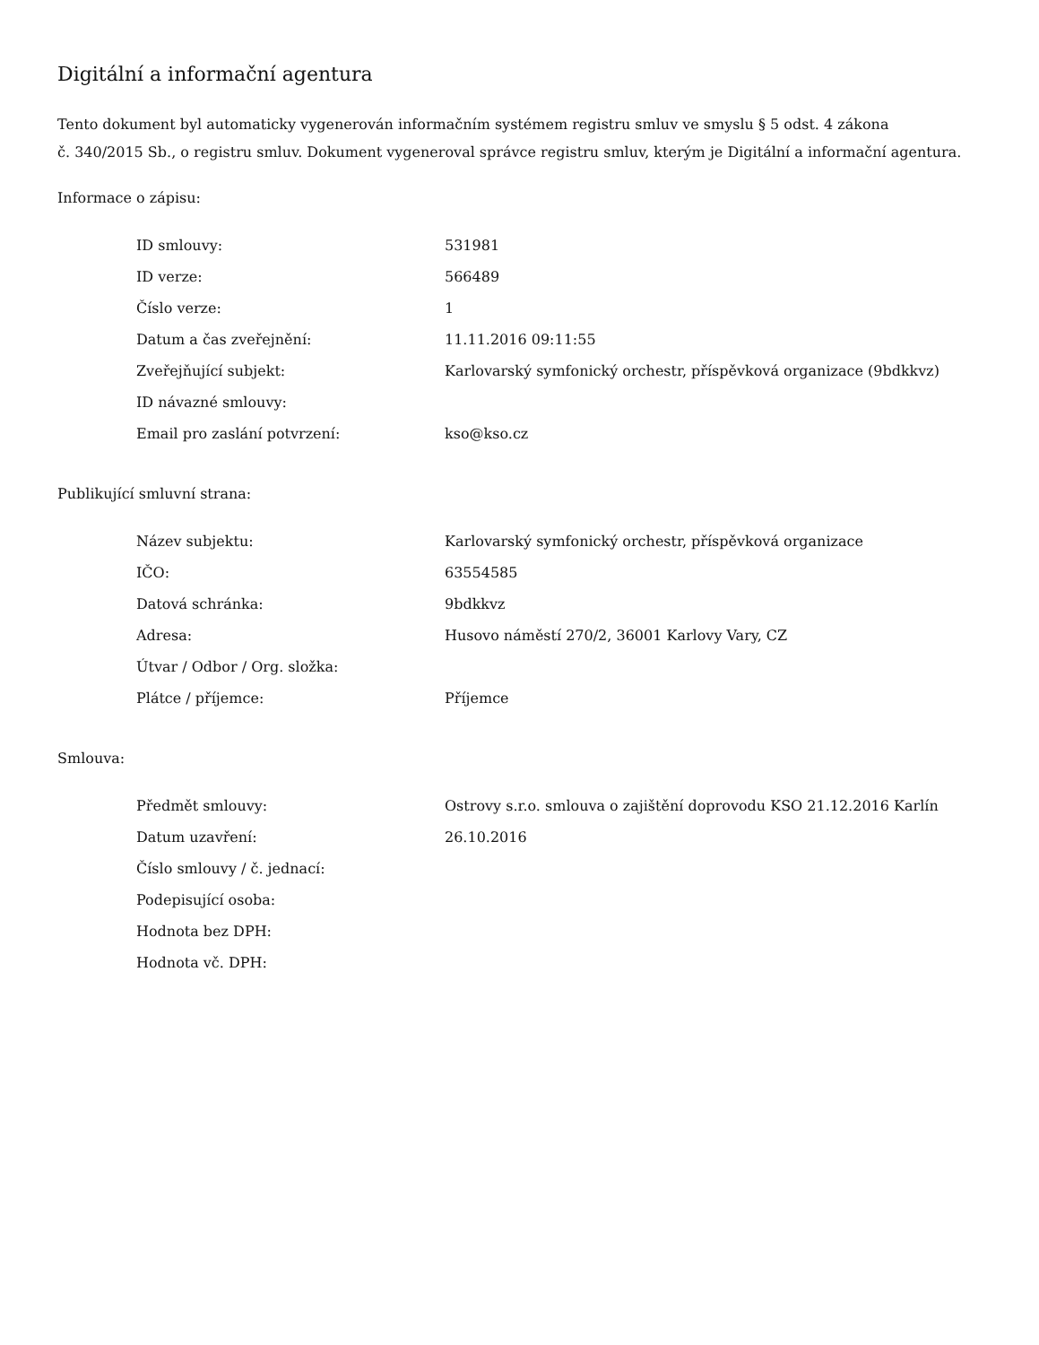Digitální a informační agentura
Tento dokument byl automaticky vygenerován informačním systémem registru smluv ve smyslu § 5 odst. 4 zákona
č. 340/2015 Sb., o registru smluv. Dokument vygeneroval správce registru smluv, kterým je Digitální a informační agentura.
Informace o zápisu:
| ID smlouvy: | 531981 |
| ID verze: | 566489 |
| Číslo verze: | 1 |
| Datum a čas zveřejnění: | 11.11.2016 09:11:55 |
| Zveřejňující subjekt: | Karlovarský symfonický orchestr, příspěvková organizace (9bdkkvz) |
| ID návazné smlouvy: | |
| Email pro zaslání potvrzení: | kso@kso.cz |
Publikující smluvní strana:
| Název subjektu: | Karlovarský symfonický orchestr, příspěvková organizace |
| IČO: | 63554585 |
| Datová schránka: | 9bdkkvz |
| Adresa: | Husovo náměstí 270/2, 36001 Karlovy Vary, CZ |
| Útvar / Odbor / Org. složka: | |
| Plátce / příjemce: | Příjemce |
Smlouva:
| Předmět smlouvy: | Ostrovy s.r.o. smlouva o zajištění doprovodu KSO 21.12.2016 Karlín |
| Datum uzavření: | 26.10.2016 |
| Číslo smlouvy / č. jednací: | |
| Podepisující osoba: | |
| Hodnota bez DPH: | |
| Hodnota vč. DPH: | |